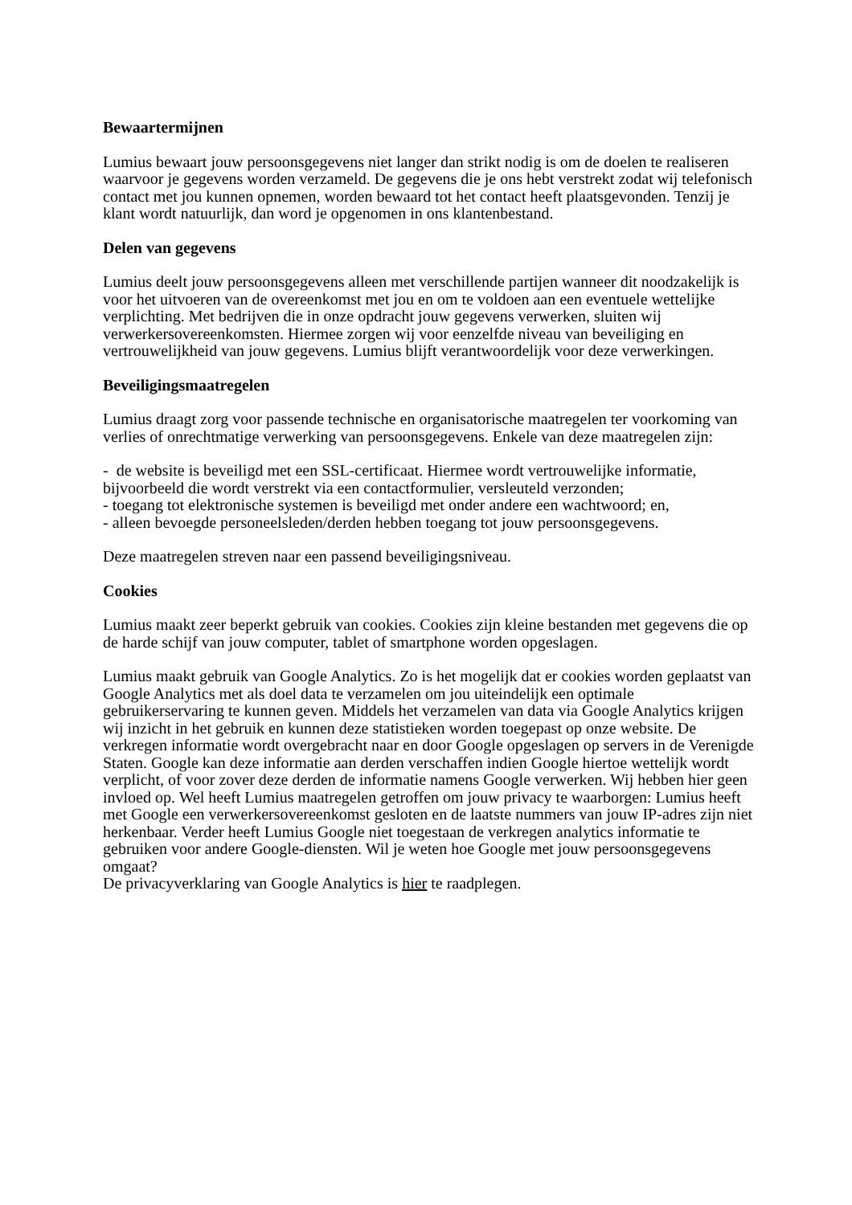Bewaartermijnen
Lumius bewaart jouw persoonsgegevens niet langer dan strikt nodig is om de doelen te realiseren waarvoor je gegevens worden verzameld. De gegevens die je ons hebt verstrekt zodat wij telefonisch contact met jou kunnen opnemen, worden bewaard tot het contact heeft plaatsgevonden. Tenzij je klant wordt natuurlijk, dan word je opgenomen in ons klantenbestand.
Delen van gegevens
Lumius deelt jouw persoonsgegevens alleen met verschillende partijen wanneer dit noodzakelijk is voor het uitvoeren van de overeenkomst met jou en om te voldoen aan een eventuele wettelijke verplichting. Met bedrijven die in onze opdracht jouw gegevens verwerken, sluiten wij verwerkersovereenkomsten. Hiermee zorgen wij voor eenzelfde niveau van beveiliging en vertrouwelijkheid van jouw gegevens. Lumius blijft verantwoordelijk voor deze verwerkingen.
Beveiligingsmaatregelen
Lumius draagt zorg voor passende technische en organisatorische maatregelen ter voorkoming van verlies of onrechtmatige verwerking van persoonsgegevens. Enkele van deze maatregelen zijn:
- de website is beveiligd met een SSL-certificaat. Hiermee wordt vertrouwelijke informatie, bijvoorbeeld die wordt verstrekt via een contactformulier, versleuteld verzonden;
- toegang tot elektronische systemen is beveiligd met onder andere een wachtwoord; en,
- alleen bevoegde personeelsleden/derden hebben toegang tot jouw persoonsgegevens.
Deze maatregelen streven naar een passend beveiligingsniveau.
Cookies
Lumius maakt zeer beperkt gebruik van cookies. Cookies zijn kleine bestanden met gegevens die op de harde schijf van jouw computer, tablet of smartphone worden opgeslagen.
Lumius maakt gebruik van Google Analytics. Zo is het mogelijk dat er cookies worden geplaatst van Google Analytics met als doel data te verzamelen om jou uiteindelijk een optimale gebruikerservaring te kunnen geven. Middels het verzamelen van data via Google Analytics krijgen wij inzicht in het gebruik en kunnen deze statistieken worden toegepast op onze website. De verkregen informatie wordt overgebracht naar en door Google opgeslagen op servers in de Verenigde Staten. Google kan deze informatie aan derden verschaffen indien Google hiertoe wettelijk wordt verplicht, of voor zover deze derden de informatie namens Google verwerken. Wij hebben hier geen invloed op. Wel heeft Lumius maatregelen getroffen om jouw privacy te waarborgen: Lumius heeft met Google een verwerkersovereenkomst gesloten en de laatste nummers van jouw IP-adres zijn niet herkenbaar. Verder heeft Lumius Google niet toegestaan de verkregen analytics informatie te gebruiken voor andere Google-diensten. Wil je weten hoe Google met jouw persoonsgegevens omgaat?
De privacyverklaring van Google Analytics is hier te raadplegen.